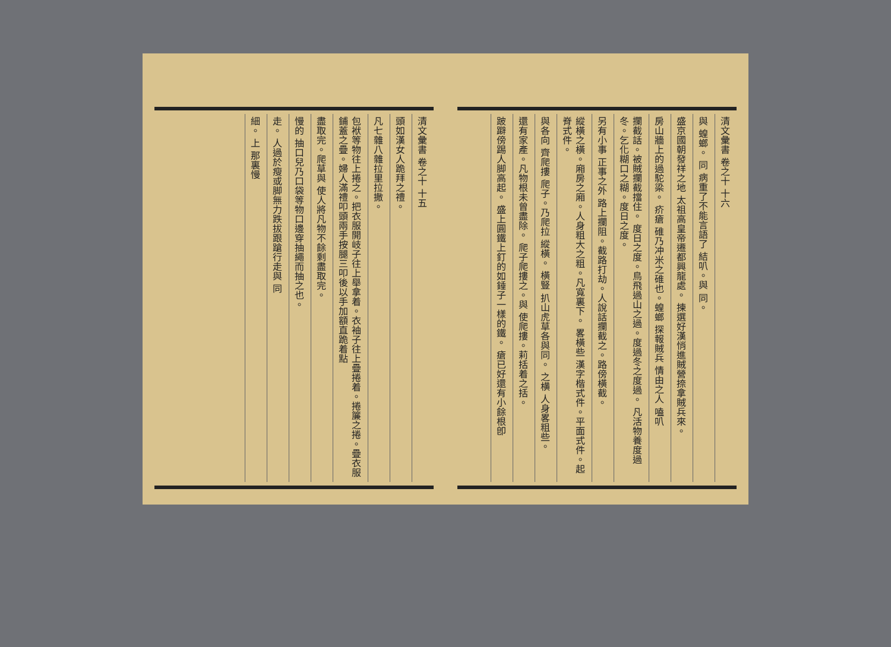清文彙書 卷之十 十五
頭如漢女人跪拜之禮。
凡七雜八雜拉里拉撒。
包袱等物往上捲之。把衣服開岐子往上舉拿着。衣袖子往上疊捲着。捲簾之捲。疊衣服鋪蓋之疊。婦人滿禮叩頭兩手按腿三叩後以手加額直跪着點
盡取完。爬草與 使人將凡物不餘剩盡取完。
慢的 抽口兒乃口袋等物口邊穿抽繩而抽之也。
走。 人過於瘦或脚無力跌拔跟蹌行走與 同
細。 上 那裏慢
清文彙書 卷之十 十六
與 蝗螂。 同 病重了不能言語了 結叭。與 同。
盛京國朝發祥之地 太祖高皇帝遷都興龍處。 揀選好漢悄進賊營捺拿賊兵來。
房山牆上的過駝梁。 疥瘡 碓乃冲米之碓也。蝗螂 探報賊兵 情由之人 嗑叭
攔截話。被賊攔截擋住。 度日之度。鳥飛過山之過。度過冬之度過。 凡活物養度過冬。乞化糊口之糊。度日之度。
另有小事 正事之外 路上攔阻。截路打劫。人說話攔截之。路傍橫截。
縱橫之橫。廂房之廂。人身粗大之粗。凡寬裏下。 畧橫些 漢字楷式件。平面式件。起脊式件。
與各向 齊爬摟 爬子。乃爬拉 縱橫。 橫豎 扒山虎草各與同。 之横 人身畧粗些。
還有家產。凡物根未曾盡除。 爬子爬摟之。與 使爬摟。莉括着之括。
跛躃傍踢人脚高起。 盛上圓鐵上釘的如錘子一樣的鐵。 瘡已好還有小餘根卽